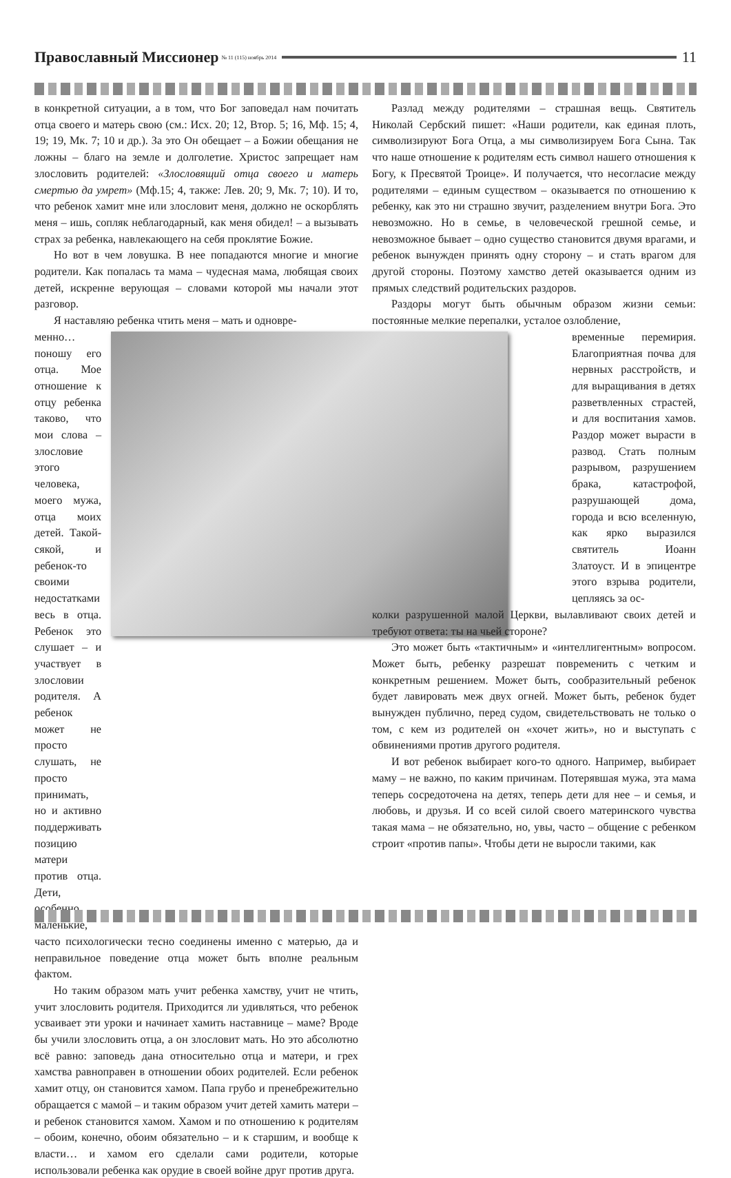Православный Миссионер № 11 (115) ноябрь 2014 11
в конкретной ситуации, а в том, что Бог заповедал нам почитать отца своего и матерь свою (см.: Исх. 20; 12, Втор. 5; 16, Мф. 15; 4, 19; 19, Мк. 7; 10 и др.). За это Он обещает – а Божии обещания не ложны – благо на земле и долголетие. Христос запрещает нам злословить родителей: «Злословящий отца своего и матерь смертью да умрет» (Мф.15; 4, также: Лев. 20; 9, Мк. 7; 10). И то, что ребенок хамит мне или злословит меня, должно не оскорблять меня – ишь, сопляк неблагодарный, как меня обидел! – а вызывать страх за ребенка, навлекающего на себя проклятие Божие.
Но вот в чем ловушка. В нее попадаются многие и многие родители. Как попалась та мама – чудесная мама, любящая своих детей, искренне верующая – словами которой мы начали этот разговор.
Я наставляю ребенка чтить меня – мать и одновре-
менно… поношу его отца. Мое отношение к отцу ребенка таково, что мои слова – злословие этого человека, моего мужа, отца моих детей. Такой-сякой, и ребенок-то своими недостатками весь в отца. Ребенок это слушает – и участвует в злословии родителя. А ребенок может не просто слушать, не просто принимать, но и активно поддерживать позицию матери против отца. Дети, особенно маленькие,
часто психологически тесно соединены именно с матерью, да и неправильное поведение отца может быть вполне реальным фактом.
Но таким образом мать учит ребенка хамству, учит не чтить, учит злословить родителя. Приходится ли удивляться, что ребенок усваивает эти уроки и начинает хамить наставнице – маме? Вроде бы учили злословить отца, а он злословит мать. Но это абсолютно всё равно: заповедь дана относительно отца и матери, и грех хамства равноправен в отношении обоих родителей. Если ребенок хамит отцу, он становится хамом. Папа грубо и пренебрежительно обращается с мамой – и таким образом учит детей хамить матери – и ребенок становится хамом. Хамом и по отношению к родителям – обоим, конечно, обоим обязательно – и к старшим, и вообще к власти… и хамом его сделали сами родители, которые использовали ребенка как орудие в своей войне друг против друга.
Разлад между родителями – страшная вещь. Святитель Николай Сербский пишет: «Наши родители, как единая плоть, символизируют Бога Отца, а мы символизируем Бога Сына. Так что наше отношение к родителям есть символ нашего отношения к Богу, к Пресвятой Троице». И получается, что несогласие между родителями – единым существом – оказывается по отношению к ребенку, как это ни страшно звучит, разделением внутри Бога. Это невозможно. Но в семье, в человеческой грешной семье, и невозможное бывает – одно существо становится двумя врагами, и ребенок вынужден принять одну сторону – и стать врагом для другой стороны. Поэтому хамство детей оказывается одним из прямых следствий родительских раздоров.
Раздоры могут быть обычным образом жизни семьи: постоянные мелкие перепалки, усталое озлобление,
временные перемирия. Благоприятная почва для нервных расстройств, и для выращивания в детях разветвленных страстей, и для воспитания хамов. Раздор может вырасти в развод. Стать полным разрывом, разрушением брака, катастрофой, разрушающей дома, города и всю вселенную, как ярко выразился святитель Иоанн Златоуст. И в эпицентре этого взрыва родители, цепляясь за ос-
колки разрушенной малой Церкви, вылавливают своих детей и требуют ответа: ты на чьей стороне?
Это может быть «тактичным» и «интеллигентным» вопросом. Может быть, ребенку разрешат повременить с четким и конкретным решением. Может быть, сообразительный ребенок будет лавировать меж двух огней. Может быть, ребенок будет вынужден публично, перед судом, свидетельствовать не только о том, с кем из родителей он «хочет жить», но и выступать с обвинениями против другого родителя.
И вот ребенок выбирает кого-то одного. Например, выбирает маму – не важно, по каким причинам. Потерявшая мужа, эта мама теперь сосредоточена на детях, теперь дети для нее – и семья, и любовь, и друзья. И со всей силой своего материнского чувства такая мама – не обязательно, но, увы, часто – общение с ребенком строит «против папы». Чтобы дети не выросли такими, как